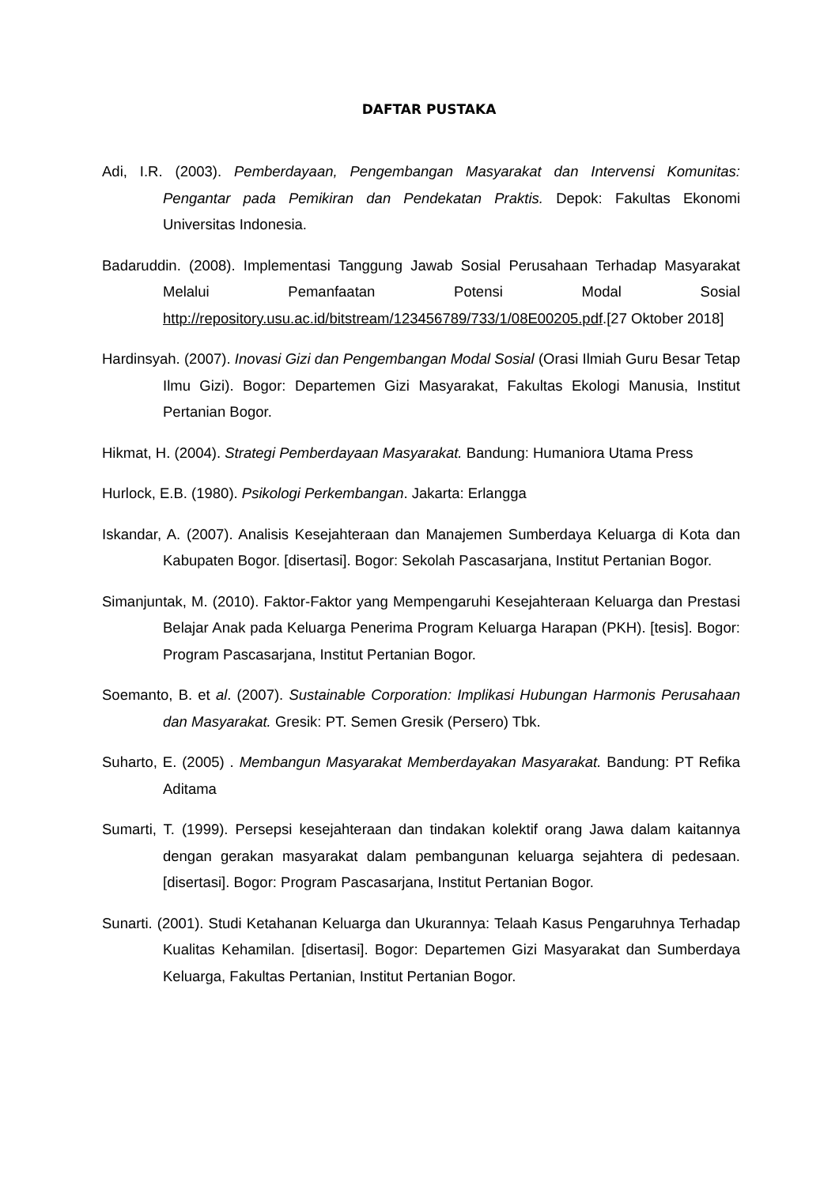DAFTAR PUSTAKA
Adi, I.R. (2003). Pemberdayaan, Pengembangan Masyarakat dan Intervensi Komunitas: Pengantar pada Pemikiran dan Pendekatan Praktis. Depok: Fakultas Ekonomi Universitas Indonesia.
Badaruddin. (2008). Implementasi Tanggung Jawab Sosial Perusahaan Terhadap Masyarakat Melalui Pemanfaatan Potensi Modal Sosial http://repository.usu.ac.id/bitstream/123456789/733/1/08E00205.pdf.[27 Oktober 2018]
Hardinsyah. (2007). Inovasi Gizi dan Pengembangan Modal Sosial (Orasi Ilmiah Guru Besar Tetap Ilmu Gizi). Bogor: Departemen Gizi Masyarakat, Fakultas Ekologi Manusia, Institut Pertanian Bogor.
Hikmat, H. (2004). Strategi Pemberdayaan Masyarakat. Bandung: Humaniora Utama Press
Hurlock, E.B. (1980). Psikologi Perkembangan. Jakarta: Erlangga
Iskandar, A. (2007). Analisis Kesejahteraan dan Manajemen Sumberdaya Keluarga di Kota dan Kabupaten Bogor. [disertasi]. Bogor: Sekolah Pascasarjana, Institut Pertanian Bogor.
Simanjuntak, M. (2010). Faktor-Faktor yang Mempengaruhi Kesejahteraan Keluarga dan Prestasi Belajar Anak pada Keluarga Penerima Program Keluarga Harapan (PKH). [tesis]. Bogor: Program Pascasarjana, Institut Pertanian Bogor.
Soemanto, B. et al. (2007). Sustainable Corporation: Implikasi Hubungan Harmonis Perusahaan dan Masyarakat. Gresik: PT. Semen Gresik (Persero) Tbk.
Suharto, E. (2005) . Membangun Masyarakat Memberdayakan Masyarakat. Bandung: PT Refika Aditama
Sumarti, T. (1999). Persepsi kesejahteraan dan tindakan kolektif orang Jawa dalam kaitannya dengan gerakan masyarakat dalam pembangunan keluarga sejahtera di pedesaan. [disertasi]. Bogor: Program Pascasarjana, Institut Pertanian Bogor.
Sunarti. (2001). Studi Ketahanan Keluarga dan Ukurannya: Telaah Kasus Pengaruhnya Terhadap Kualitas Kehamilan. [disertasi]. Bogor: Departemen Gizi Masyarakat dan Sumberdaya Keluarga, Fakultas Pertanian, Institut Pertanian Bogor.